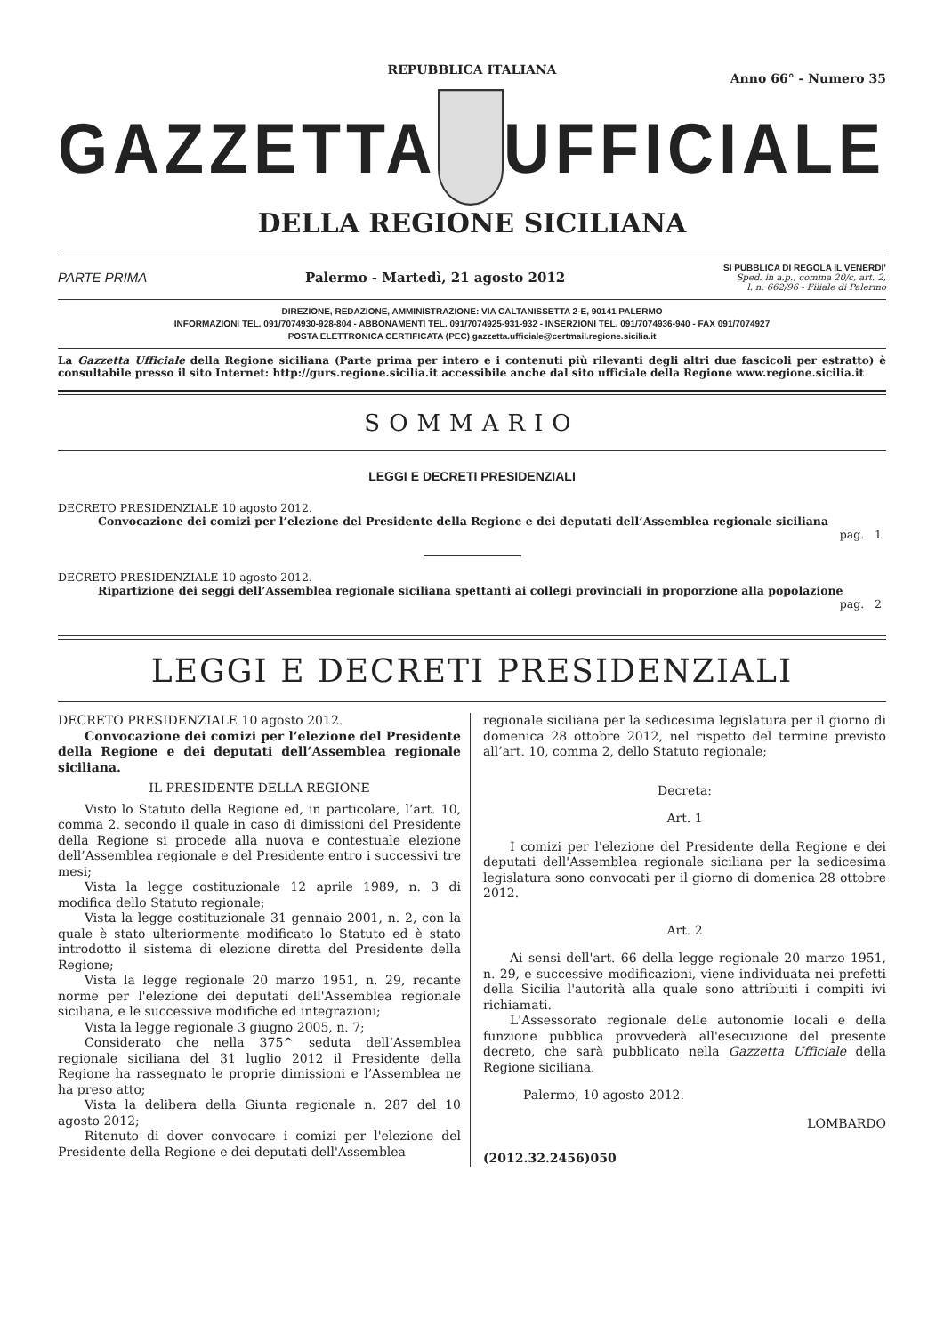REPUBBLICA ITALIANA
Anno 66° - Numero 35
GAZZETTA UFFICIALE
DELLA REGIONE SICILIANA
PARTE PRIMA Palermo - Martedì, 21 agosto 2012 SI PUBBLICA DI REGOLA IL VENERDI’
Sped. in a.p., comma 20/c, art. 2,
l. n. 662/96 - Filiale di Palermo
DIREZIONE, REDAZIONE, AMMINISTRAZIONE: VIA CALTANISSETTA 2-E, 90141 PALERMO
INFORMAZIONI TEL. 091/7074930-928-804 - ABBONAMENTI TEL. 091/7074925-931-932 - INSERZIONI TEL. 091/7074936-940 - FAX 091/7074927
POSTA ELETTRONICA CERTIFICATA (PEC) gazzetta.ufficiale@certmail.regione.sicilia.it
La Gazzetta Ufficiale della Regione siciliana (Parte prima per intero e i contenuti più rilevanti degli altri due fascicoli per estratto) è consultabile presso il sito Internet: http://gurs.regione.sicilia.it accessibile anche dal sito ufficiale della Regione www.regione.sicilia.it
SOMMARIO
LEGGI E DECRETI PRESIDENZIALI
DECRETO PRESIDENZIALE 10 agosto 2012.
Convocazione dei comizi per l’elezione del Presidente della Regione e dei deputati dell’Assemblea regionale siciliana
pag. 1
DECRETO PRESIDENZIALE 10 agosto 2012.
Ripartizione dei seggi dell’Assemblea regionale siciliana spettanti ai collegi provinciali in proporzione alla popolazione
pag. 2
LEGGI E DECRETI PRESIDENZIALI
DECRETO PRESIDENZIALE 10 agosto 2012.
Convocazione dei comizi per l’elezione del Presidente della Regione e dei deputati dell’Assemblea regionale siciliana.
IL PRESIDENTE DELLA REGIONE
Visto lo Statuto della Regione ed, in particolare, l’art. 10, comma 2, secondo il quale in caso di dimissioni del Presidente della Regione si procede alla nuova e contestuale elezione dell’Assemblea regionale e del Presidente entro i successivi tre mesi;
Vista la legge costituzionale 12 aprile 1989, n. 3 di modifica dello Statuto regionale;
Vista la legge costituzionale 31 gennaio 2001, n. 2, con la quale è stato ulteriormente modificato lo Statuto ed è stato introdotto il sistema di elezione diretta del Presidente della Regione;
Vista la legge regionale 20 marzo 1951, n. 29, recante norme per l'elezione dei deputati dell'Assemblea regionale siciliana, e le successive modifiche ed integrazioni;
Vista la legge regionale 3 giugno 2005, n. 7;
Considerato che nella 375^ seduta dell’Assemblea regionale siciliana del 31 luglio 2012 il Presidente della Regione ha rassegnato le proprie dimissioni e l’Assemblea ne ha preso atto;
Vista la delibera della Giunta regionale n. 287 del 10 agosto 2012;
Ritenuto di dover convocare i comizi per l'elezione del Presidente della Regione e dei deputati dell'Assemblea
regionale siciliana per la sedicesima legislatura per il giorno di domenica 28 ottobre 2012, nel rispetto del termine previsto all’art. 10, comma 2, dello Statuto regionale;
Decreta:
Art. 1
I comizi per l'elezione del Presidente della Regione e dei deputati dell'Assemblea regionale siciliana per la sedicesima legislatura sono convocati per il giorno di domenica 28 ottobre 2012.
Art. 2
Ai sensi dell'art. 66 della legge regionale 20 marzo 1951, n. 29, e successive modificazioni, viene individuata nei prefetti della Sicilia l'autorità alla quale sono attribuiti i compiti ivi richiamati.
L'Assessorato regionale delle autonomie locali e della funzione pubblica provvederà all'esecuzione del presente decreto, che sarà pubblicato nella Gazzetta Ufficiale della Regione siciliana.
Palermo, 10 agosto 2012.
LOMBARDO
(2012.32.2456)050